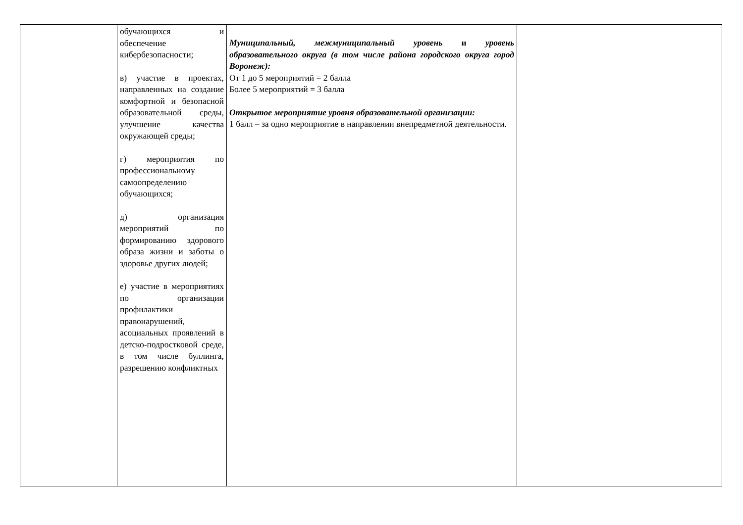| | обучающихся и обеспечение кибербезопасности; в) участие в проектах, направленных на создание комфортной и безопасной образовательной среды, улучшение качества окружающей среды; г) мероприятия по профессиональному самоопределению обучающихся; д) организация мероприятий по формированию здорового образа жизни и заботы о здоровье других людей; е) участие в мероприятиях по организации профилактики правонарушений, асоциальных проявлений в детско-подростковой среде, в том числе буллинга, разрешению конфликтных | Муниципальный, межмуниципальный уровень и уровень образовательного округа (в том числе района городского округа город Воронеж): От 1 до 5 мероприятий = 2 балла Более 5 мероприятий = 3 балла Открытое мероприятие уровня образовательной организации: 1 балл – за одно мероприятие в направлении внепредметной деятельности. | |